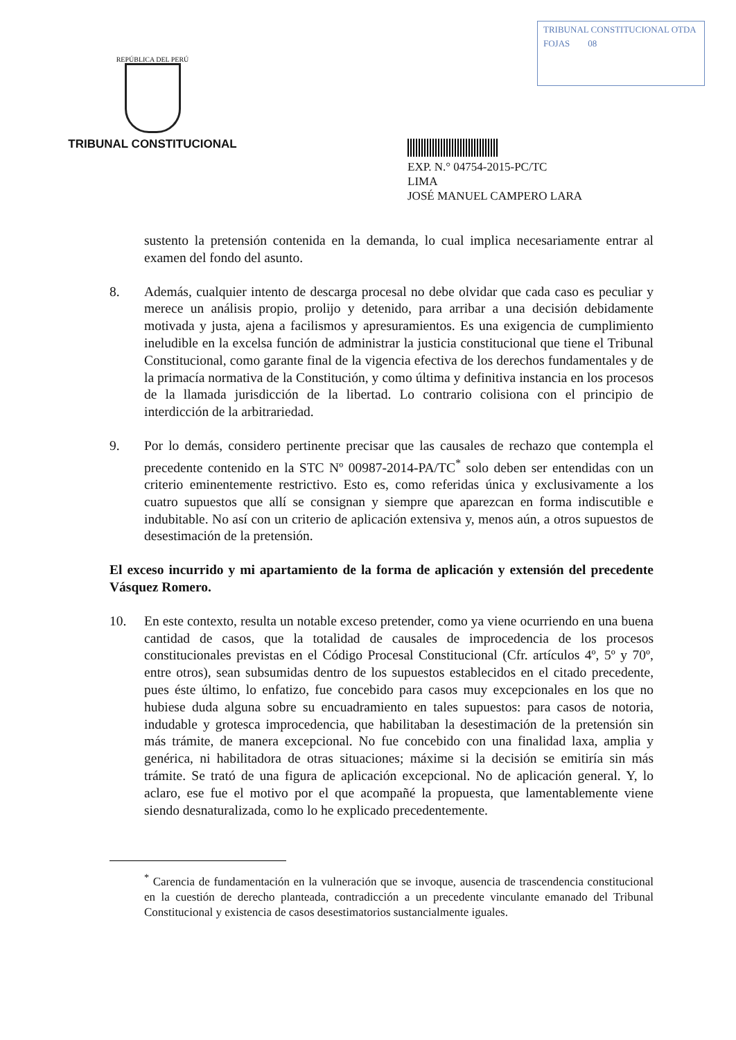REPÚBLICA DEL PERÚ
TRIBUNAL CONSTITUCIONAL
TRIBUNAL CONSTITUCIONAL OTDA
FOJAS 08
EXP. N.° 04754-2015-PC/TC
LIMA
JOSÉ MANUEL CAMPERO LARA
sustento la pretensión contenida en la demanda, lo cual implica necesariamente entrar al examen del fondo del asunto.
8. Además, cualquier intento de descarga procesal no debe olvidar que cada caso es peculiar y merece un análisis propio, prolijo y detenido, para arribar a una decisión debidamente motivada y justa, ajena a facilismos y apresuramientos. Es una exigencia de cumplimiento ineludible en la excelsa función de administrar la justicia constitucional que tiene el Tribunal Constitucional, como garante final de la vigencia efectiva de los derechos fundamentales y de la primacía normativa de la Constitución, y como última y definitiva instancia en los procesos de la llamada jurisdicción de la libertad. Lo contrario colisiona con el principio de interdicción de la arbitrariedad.
9. Por lo demás, considero pertinente precisar que las causales de rechazo que contempla el precedente contenido en la STC Nº 00987-2014-PA/TC<sup>*</sup> solo deben ser entendidas con un criterio eminentemente restrictivo. Esto es, como referidas única y exclusivamente a los cuatro supuestos que allí se consignan y siempre que aparezcan en forma indiscutible e indubitable. No así con un criterio de aplicación extensiva y, menos aún, a otros supuestos de desestimación de la pretensión.
El exceso incurrido y mi apartamiento de la forma de aplicación y extensión del precedente Vásquez Romero.
10. En este contexto, resulta un notable exceso pretender, como ya viene ocurriendo en una buena cantidad de casos, que la totalidad de causales de improcedencia de los procesos constitucionales previstas en el Código Procesal Constitucional (Cfr. artículos 4º, 5º y 70º, entre otros), sean subsumidas dentro de los supuestos establecidos en el citado precedente, pues éste último, lo enfatizo, fue concebido para casos muy excepcionales en los que no hubiese duda alguna sobre su encuadramiento en tales supuestos: para casos de notoria, indudable y grotesca improcedencia, que habilitaban la desestimación de la pretensión sin más trámite, de manera excepcional. No fue concebido con una finalidad laxa, amplia y genérica, ni habilitadora de otras situaciones; máxime si la decisión se emitiría sin más trámite. Se trató de una figura de aplicación excepcional. No de aplicación general. Y, lo aclaro, ese fue el motivo por el que acompañé la propuesta, que lamentablemente viene siendo desnaturalizada, como lo he explicado precedentemente.
<sup>*</sup> Carencia de fundamentación en la vulneración que se invoque, ausencia de trascendencia constitucional en la cuestión de derecho planteada, contradicción a un precedente vinculante emanado del Tribunal Constitucional y existencia de casos desestimatorios sustancialmente iguales.